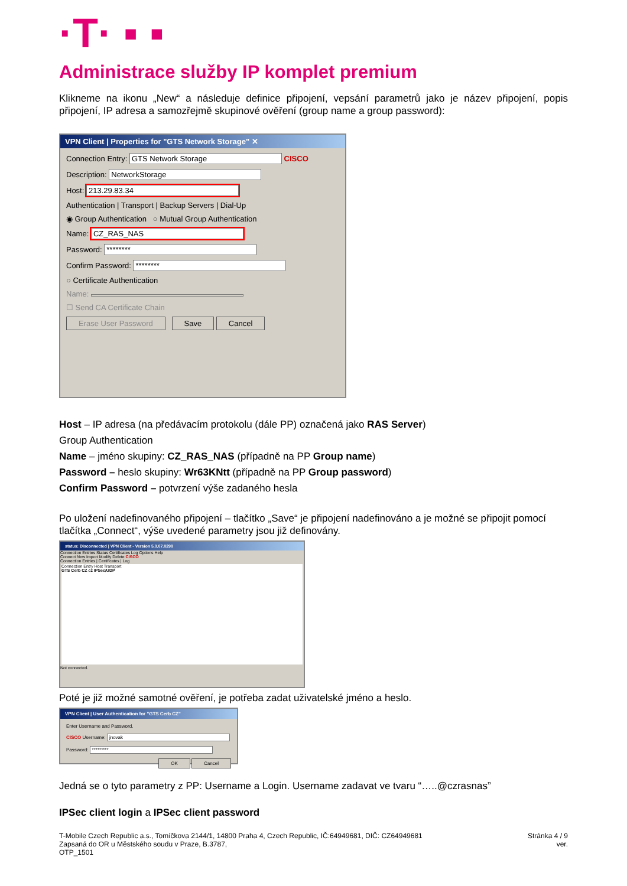·T· ▪ ▪
Administrace služby IP komplet premium
Klikneme na ikonu „New“ a následuje definice připojení, vepsání parametrů jako je název připojení, popis připojení, IP adresa a samozřejmě skupinové ověření (group name a group password):
VPN Client | Properties for "GTS Network Storage" ✕
Connection Entry: GTS Network Storage CISCO
Description: NetworkStorage
Host: 213.29.83.34
Authentication | Transport | Backup Servers | Dial-Up
◉ Group Authentication ○ Mutual Group Authentication
Name: CZ_RAS_NAS
Password: ********
Confirm Password: ********
○ Certificate Authentication
Name:
☐ Send CA Certificate Chain
Erase User Password Save Cancel
Host – IP adresa (na předávacím protokolu (dále PP) označená jako RAS Server)
Group Authentication
Name – jméno skupiny: CZ_RAS_NAS (případně na PP Group name)
Password – heslo skupiny: Wr63KNtt (případně na PP Group password)
Confirm Password – potvrzení výše zadaného hesla
Po uložení nadefinovaného připojení – tlačítko „Save“ je připojení nadefinováno a je možné se připojit pomocí tlačítka „Connect“, výše uvedené parametry jsou již definovány.
status: Disconnected | VPN Client - Version 5.0.07.0290
Connection Entries Status Certificates Log Options Help
Connect New Import Modify Delete CISCO
Connection Entries | Certificates | Log
Connection Entry Host Transport
GTS Cerb CZ cz IPSec/UDP
Not connected.
Poté je již možné samotné ověření, je potřeba zadat uživatelské jméno a heslo.
VPN Client | User Authentication for "GTS Cerb CZ"
Enter Username and Password.
CISCO Username: jnovak
Password: *********
OK Cancel
Jedná se o tyto parametry z PP: Username a Login. Username zadavat ve tvaru “…..@czrasnas”
IPSec client login a IPSec client password
T-Mobile Czech Republic a.s., Tomíčkova 2144/1, 14800 Praha 4, Czech Republic, IČ:64949681, DIČ: CZ64949681
Zapsaná do OR u Městského soudu v Praze, B.3787,
OTP_1501
Stránka 4 / 9
ver.